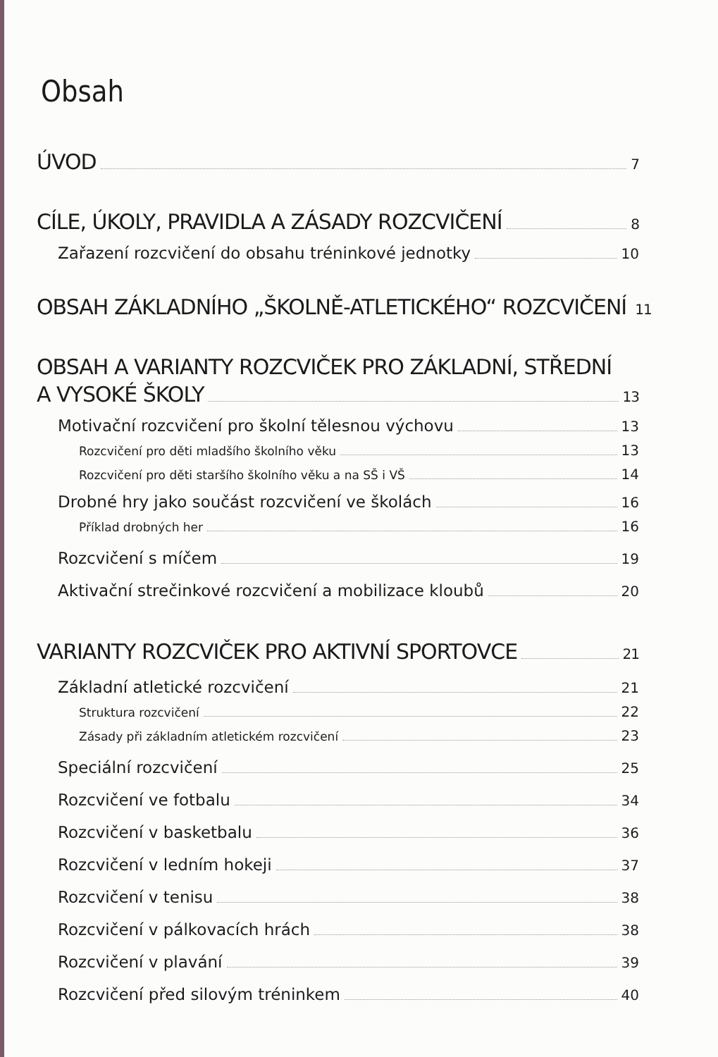Obsah
ÚVOD 7
CÍLE, ÚKOLY, PRAVIDLA A ZÁSADY ROZCVIČENÍ 8
Zařazení rozcvičení do obsahu tréninkové jednotky 10
OBSAH ZÁKLADNÍHO „ŠKOLNĚ-ATLETICKÉHO“ ROZCVIČENÍ 11
OBSAH A VARIANTY ROZCVIČEK PRO ZÁKLADNÍ, STŘEDNÍ
A VYSOKÉ ŠKOLY 13
Motivační rozcvičení pro školní tělesnou výchovu 13
Rozcvičení pro děti mladšího školního věku 13
Rozcvičení pro děti staršího školního věku a na SŠ i VŠ 14
Drobné hry jako součást rozcvičení ve školách 16
Příklad drobných her 16
Rozcvičení s míčem 19
Aktivační strečinkové rozcvičení a mobilizace kloubů 20
VARIANTY ROZCVIČEK PRO AKTIVNÍ SPORTOVCE 21
Základní atletické rozcvičení 21
Struktura rozcvičení 22
Zásady při základním atletickém rozcvičení 23
Speciální rozcvičení 25
Rozcvičení ve fotbalu 34
Rozcvičení v basketbalu 36
Rozcvičení v ledním hokeji 37
Rozcvičení v tenisu 38
Rozcvičení v pálkovacích hrách 38
Rozcvičení v plavání 39
Rozcvičení před silovým tréninkem 40